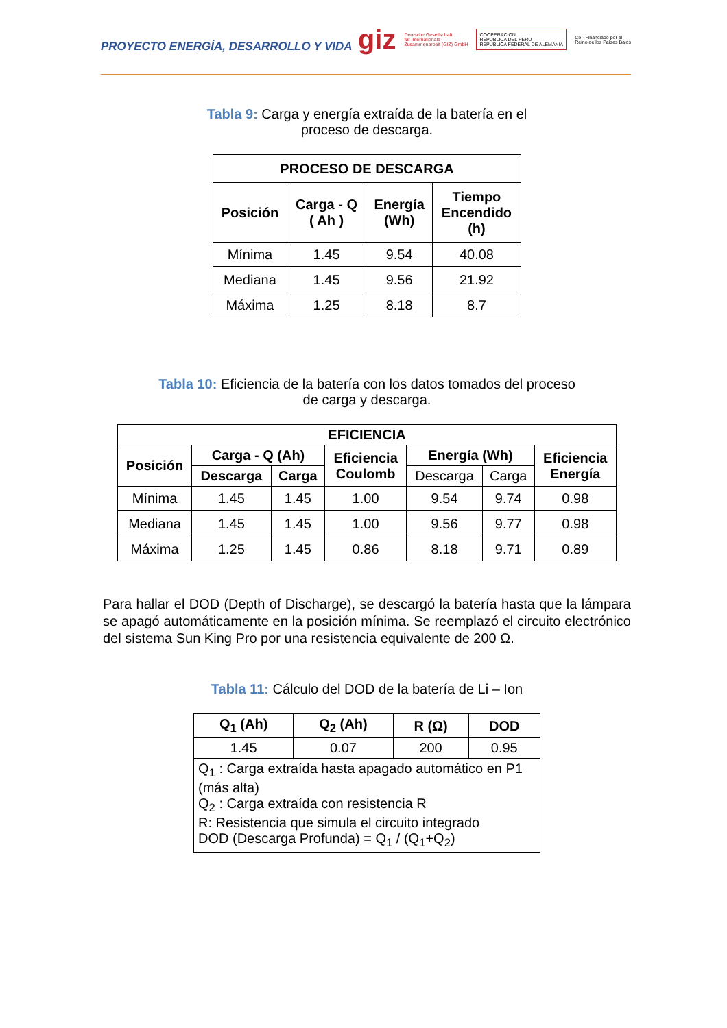PROYECTO ENERGÍA, DESARROLLO Y VIDA
giz Deutsche Gesellschaft
für Internationale
Zusammenarbeit (GIZ) GmbH COOPERACION
REPUBLICA DEL PERU
REPUBLICA FEDERAL DE ALEMANIA Co - Financiado por el
Reino de los Países Bajos
Tabla 9: Carga y energía extraída de la batería en el
proceso de descarga.
| PROCESO DE DESCARGA | | | |
| --- | --- | --- | --- |
| Posición | Carga - Q ( Ah ) | Energía (Wh) | Tiempo Encendido (h) |
| Mínima | 1.45 | 9.54 | 40.08 |
| Mediana | 1.45 | 9.56 | 21.92 |
| Máxima | 1.25 | 8.18 | 8.7 |
Tabla 10: Eficiencia de la batería con los datos tomados del proceso
de carga y descarga.
| EFICIENCIA | | | | | | |
| --- | --- | --- | --- | --- | --- | --- |
| Posición | Carga - Q (Ah) | | Eficiencia Coulomb | Energía (Wh) | | Eficiencia Energía |
| | Descarga | Carga | | Descarga | Carga | |
| Mínima | 1.45 | 1.45 | 1.00 | 9.54 | 9.74 | 0.98 |
| Mediana | 1.45 | 1.45 | 1.00 | 9.56 | 9.77 | 0.98 |
| Máxima | 1.25 | 1.45 | 0.86 | 8.18 | 9.71 | 0.89 |
Para hallar el DOD (Depth of Discharge), se descargó la batería hasta que la lámpara se apagó automáticamente en la posición mínima. Se reemplazó el circuito electrónico del sistema Sun King Pro por una resistencia equivalente de 200 Ω.
Tabla 11: Cálculo del DOD de la batería de Li – Ion
| Q<sub>1</sub> (Ah) | Q<sub>2</sub> (Ah) | R (Ω) | DOD |
| --- | --- | --- | --- |
| 1.45 | 0.07 | 200 | 0.95 |
| Q<sub>1</sub> : Carga extraída hasta apagado automático en P1 (más alta) Q<sub>2</sub> : Carga extraída con resistencia R R: Resistencia que simula el circuito integrado DOD (Descarga Profunda) = Q<sub>1</sub> / (Q<sub>1</sub>+Q<sub>2</sub>) | | | |